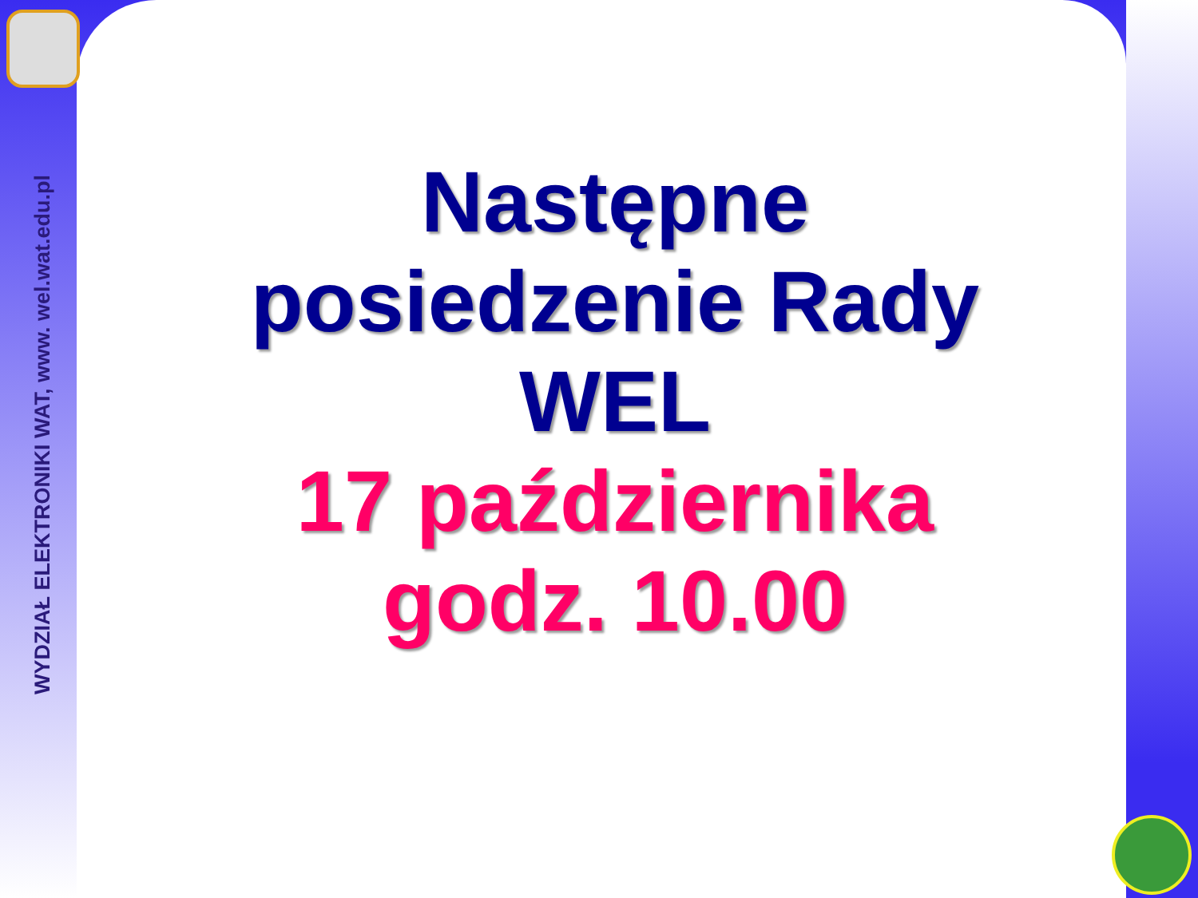WYDZIAŁ ELEKTRONIKI WAT, www. wel.wat.edu.pl
Następne posiedzenie Rady WEL
17 października godz. 10.00